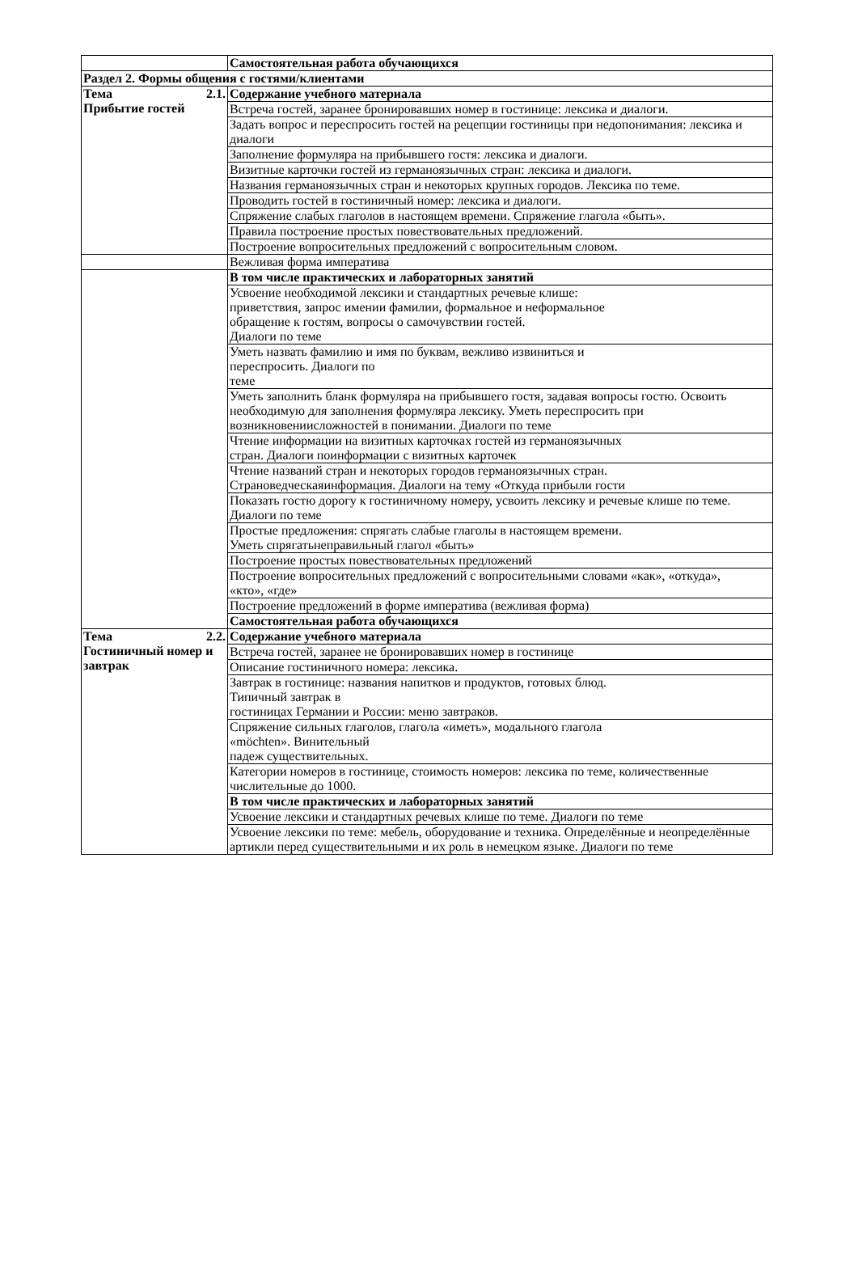| | Самостоятельная работа обучающихся |
| Раздел 2. Формы общения с гостями/клиентами | |
| Тема 2.1. Прибытие гостей | Содержание учебного материала |
| | Встреча гостей, заранее бронировавших номер в гостинице: лексика и диалоги. |
| | Задать вопрос и переспросить гостей на рецепции гостиницы при недопонимания: лексика и диалоги |
| | Заполнение формуляра на прибывшего гостя: лексика и диалоги. |
| | Визитные карточки гостей из германоязычных стран: лексика и диалоги. |
| | Названия германоязычных стран и некоторых крупных городов. Лексика по теме. |
| | Проводить гостей в гостиничный номер: лексика и диалоги. |
| | Спряжение слабых глаголов в настоящем времени. Спряжение глагола «быть». |
| | Правила построение простых повествовательных предложений. |
| | Построение вопросительных предложений с вопросительным словом. |
| | Вежливая форма императива |
| | В том числе практических и лабораторных занятий |
| | Усвоение необходимой лексики и стандартных речевые клише: приветствия, запрос имении фамилии, формальное и неформальное обращение к гостям, вопросы о самочувствии гостей. Диалоги по теме |
| | Уметь назвать фамилию и имя по буквам, вежливо извиниться и переспросить. Диалоги по теме |
| | Уметь заполнить бланк формуляра на прибывшего гостя, задавая вопросы гостю. Освоить необходимую для заполнения формуляра лексику. Уметь переспросить при возникновениисложностей в понимании. Диалоги по теме |
| | Чтение информации на визитных карточках гостей из германоязычных стран. Диалоги поинформации с визитных карточек |
| | Чтение названий стран и некоторых городов германоязычных стран. Страноведческаяинформация. Диалоги на тему «Откуда прибыли гости |
| | Показать гостю дорогу к гостиничному номеру, усвоить лексику и речевые клише по теме. Диалоги по теме |
| | Простые предложения: спрягать слабые глаголы в настоящем времени. Уметь спрягатьнеправильный глагол «быть» |
| | Построение простых повествовательных предложений |
| | Построение вопросительных предложений с вопросительными словами «как», «откуда», «кто», «где» |
| | Построение предложений в форме императива (вежливая форма) |
| | Самостоятельная работа обучающихся |
| Тема 2.2. Гостиничный номер и завтрак | Содержание учебного материала |
| | Встреча гостей, заранее не бронировавших номер в гостинице |
| | Описание гостиничного номера: лексика. |
| | Завтрак в гостинице: названия напитков и продуктов, готовых блюд. Типичный завтрак в гостиницах Германии и России: меню завтраков. |
| | Спряжение сильных глаголов, глагола «иметь», модального глагола «möchten». Винительный падеж существительных. |
| | Категории номеров в гостинице, стоимость номеров: лексика по теме, количественные числительные до 1000. |
| | В том числе практических и лабораторных занятий |
| | Усвоение лексики и стандартных речевых клише по теме. Диалоги по теме |
| | Усвоение лексики по теме: мебель, оборудование и техника. Определённые и неопределённые артикли перед существительными и их роль в немецком языке. Диалоги по теме |